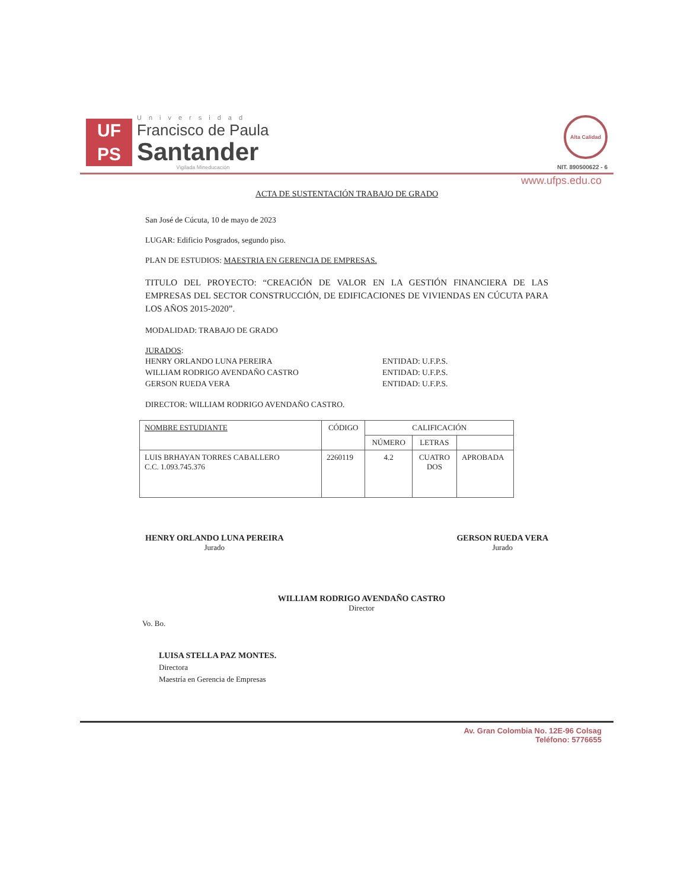UF
PS
Universidad
Francisco de Paula
Santander
Vigilada Mineducación
Alta Calidad
NIT. 890500622 - 6
www.ufps.edu.co
ACTA DE SUSTENTACIÓN TRABAJO DE GRADO
San José de Cúcuta, 10 de mayo de 2023
LUGAR: Edificio Posgrados, segundo piso.
PLAN DE ESTUDIOS: MAESTRIA EN GERENCIA DE EMPRESAS.
TITULO DEL PROYECTO: “CREACIÓN DE VALOR EN LA GESTIÓN FINANCIERA DE LAS EMPRESAS DEL SECTOR CONSTRUCCIÓN, DE EDIFICACIONES DE VIVIENDAS EN CÚCUTA PARA LOS AÑOS 2015-2020”.
MODALIDAD: TRABAJO DE GRADO
JURADOS:
HENRY ORLANDO LUNA PEREIRA ENTIDAD: U.F.P.S. WILLIAM RODRIGO AVENDAÑO CASTRO ENTIDAD: U.F.P.S. GERSON RUEDA VERA ENTIDAD: U.F.P.S.
DIRECTOR: WILLIAM RODRIGO AVENDAÑO CASTRO.
| NOMBRE ESTUDIANTE | CÓDIGO | CALIFICACIÓN | | |
| --- | --- | --- | --- | --- |
| | | NÚMERO | LETRAS | |
| LUIS BRHAYAN TORRES CABALLERO C.C. 1.093.745.376 | 2260119 | 4.2 | CUATRO DOS | APROBADA |
HENRY ORLANDO LUNA PEREIRA
Jurado
GERSON RUEDA VERA
Jurado
WILLIAM RODRIGO AVENDAÑO CASTRO
Director
Vo. Bo.
LUISA STELLA PAZ MONTES.
Directora
Maestría en Gerencia de Empresas
Av. Gran Colombia No. 12E-96 Colsag
Teléfono: 5776655